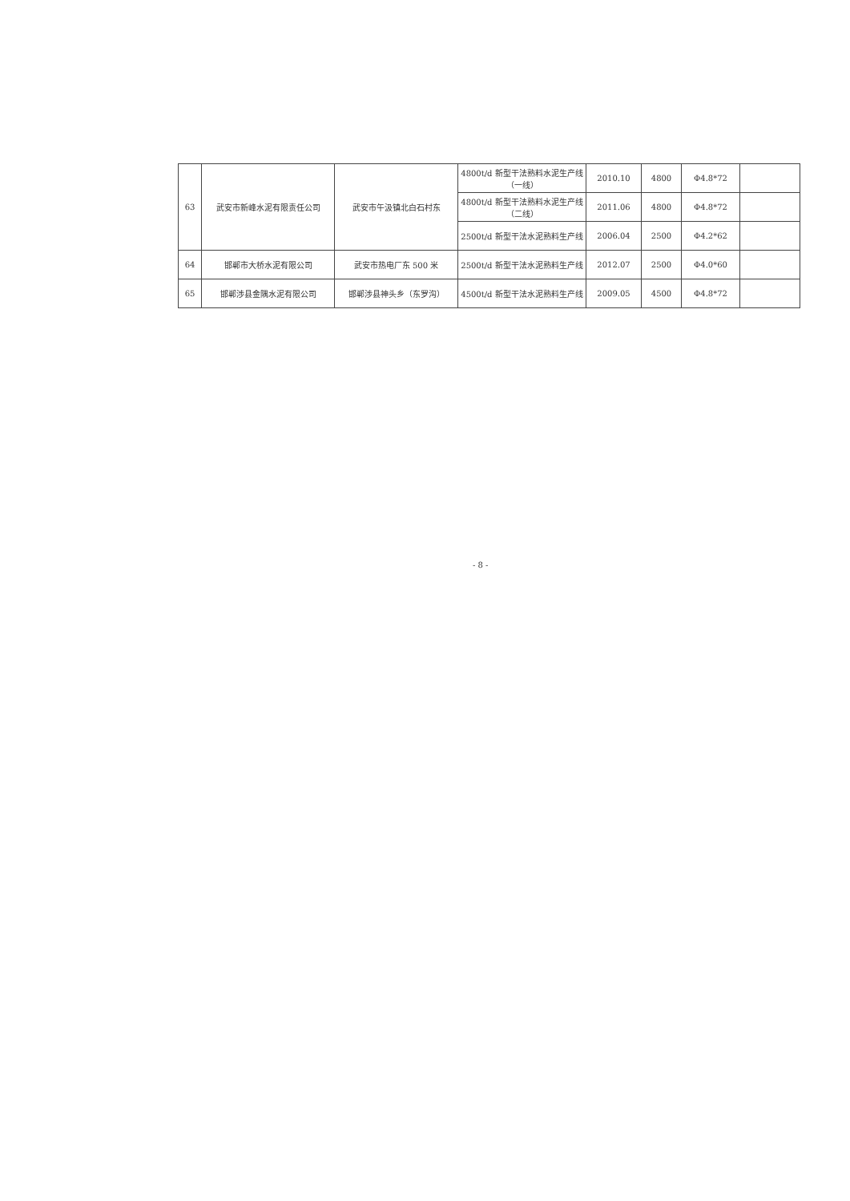| 63 | 武安市新峰水泥有限责任公司 | 武安市午汲镇北白石村东 | 4800t/d 新型干法熟料水泥生产线（一线） | 2010.10 | 4800 | Φ4.8*72 | |
| | | | 4800t/d 新型干法熟料水泥生产线（二线） | 2011.06 | 4800 | Φ4.8*72 | |
| | | | 2500t/d 新型干法水泥熟料生产线 | 2006.04 | 2500 | Φ4.2*62 | |
| 64 | 邯郸市大桥水泥有限公司 | 武安市热电厂东 500 米 | 2500t/d 新型干法水泥熟料生产线 | 2012.07 | 2500 | Φ4.0*60 | |
| 65 | 邯郸涉县金隅水泥有限公司 | 邯郸涉县神头乡（东罗沟） | 4500t/d 新型干法水泥熟料生产线 | 2009.05 | 4500 | Φ4.8*72 | |
- 8 -